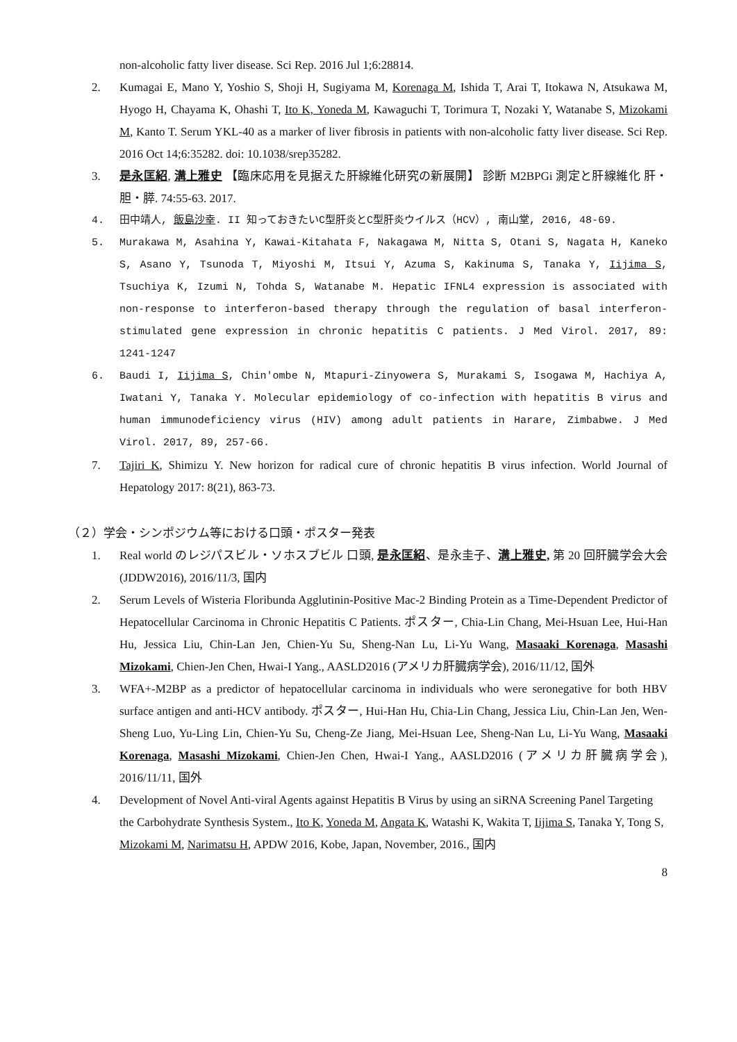non-alcoholic fatty liver disease. Sci Rep. 2016 Jul 1;6:28814.
2. Kumagai E, Mano Y, Yoshio S, Shoji H, Sugiyama M, Korenaga M, Ishida T, Arai T, Itokawa N, Atsukawa M, Hyogo H, Chayama K, Ohashi T, Ito K, Yoneda M, Kawaguchi T, Torimura T, Nozaki Y, Watanabe S, Mizokami M, Kanto T. Serum YKL-40 as a marker of liver fibrosis in patients with non-alcoholic fatty liver disease. Sci Rep. 2016 Oct 14;6:35282. doi: 10.1038/srep35282.
3. 是永匡紹, 溝上雅史 【臨床応用を見据えた肝線維化研究の新展開】 診断 M2BPGi 測定と肝線維化 肝・胆・膵. 74:55-63. 2017.
4. 田中靖人, 飯島沙幸. II 知っておきたいC型肝炎とC型肝炎ウイルス（HCV）, 南山堂, 2016, 48-69.
5. Murakawa M, Asahina Y, Kawai-Kitahata F, Nakagawa M, Nitta S, Otani S, Nagata H, Kaneko S, Asano Y, Tsunoda T, Miyoshi M, Itsui Y, Azuma S, Kakinuma S, Tanaka Y, Iijima S, Tsuchiya K, Izumi N, Tohda S, Watanabe M. Hepatic IFNL4 expression is associated with non-response to interferon-based therapy through the regulation of basal interferon-stimulated gene expression in chronic hepatitis C patients. J Med Virol. 2017, 89: 1241-1247
6. Baudi I, Iijima S, Chin'ombe N, Mtapuri-Zinyowera S, Murakami S, Isogawa M, Hachiya A, Iwatani Y, Tanaka Y. Molecular epidemiology of co-infection with hepatitis B virus and human immunodeficiency virus (HIV) among adult patients in Harare, Zimbabwe. J Med Virol. 2017, 89, 257-66.
7. Tajiri K, Shimizu Y. New horizon for radical cure of chronic hepatitis B virus infection. World Journal of Hepatology 2017: 8(21), 863-73.
（２）学会・シンポジウム等における口頭・ポスター発表
1. Real world のレジパスビル・ソホスブビル 口頭, 是永匡紹、是永圭子、溝上雅史, 第 20 回肝臓学会大会 (JDDW2016), 2016/11/3, 国内
2. Serum Levels of Wisteria Floribunda Agglutinin-Positive Mac-2 Binding Protein as a Time-Dependent Predictor of Hepatocellular Carcinoma in Chronic Hepatitis C Patients. ポスター, Chia-Lin Chang, Mei-Hsuan Lee, Hui-Han Hu, Jessica Liu, Chin-Lan Jen, Chien-Yu Su, Sheng-Nan Lu, Li-Yu Wang, Masaaki Korenaga, Masashi Mizokami, Chien-Jen Chen, Hwai-I Yang., AASLD2016 (アメリカ肝臓病学会), 2016/11/12, 国外
3. WFA+-M2BP as a predictor of hepatocellular carcinoma in individuals who were seronegative for both HBV surface antigen and anti-HCV antibody. ポスター, Hui-Han Hu, Chia-Lin Chang, Jessica Liu, Chin-Lan Jen, Wen-Sheng Luo, Yu-Ling Lin, Chien-Yu Su, Cheng-Ze Jiang, Mei-Hsuan Lee, Sheng-Nan Lu, Li-Yu Wang, Masaaki Korenaga, Masashi Mizokami, Chien-Jen Chen, Hwai-I Yang., AASLD2016 (アメリカ肝臓病学会), 2016/11/11, 国外
4. Development of Novel Anti-viral Agents against Hepatitis B Virus by using an siRNA Screening Panel Targeting the Carbohydrate Synthesis System., Ito K, Yoneda M, Angata K, Watashi K, Wakita T, Iijima S, Tanaka Y, Tong S, Mizokami M, Narimatsu H, APDW 2016, Kobe, Japan, November, 2016., 国内
8